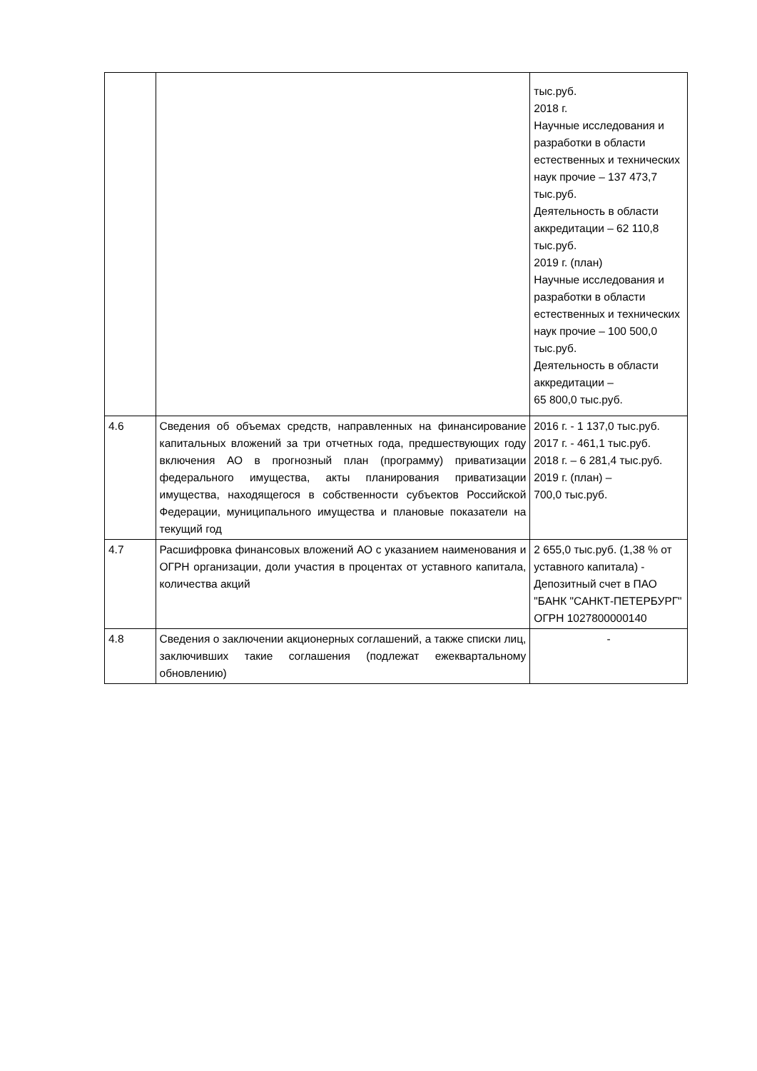| | | тыс.руб. 2018 г. Научные исследования и разработки в области естественных и технических наук прочие – 137 473,7 тыс.руб. Деятельность в области аккредитации – 62 110,8 тыс.руб. 2019 г. (план) Научные исследования и разработки в области естественных и технических наук прочие – 100 500,0 тыс.руб. Деятельность в области аккредитации – 65 800,0 тыс.руб. |
| 4.6 | Сведения об объемах средств, направленных на финансирование капитальных вложений за три отчетных года, предшествующих году включения АО в прогнозный план (программу) приватизации федерального имущества, акты планирования приватизации имущества, находящегося в собственности субъектов Российской Федерации, муниципального имущества и плановые показатели на текущий год | 2016 г. - 1 137,0 тыс.руб. 2017 г. - 461,1 тыс.руб. 2018 г. – 6 281,4 тыс.руб. 2019 г. (план) – 700,0 тыс.руб. |
| 4.7 | Расшифровка финансовых вложений АО с указанием наименования и ОГРН организации, доли участия в процентах от уставного капитала, количества акций | 2 655,0 тыс.руб. (1,38 % от уставного капитала) - Депозитный счет в ПАО "БАНК "САНКТ-ПЕТЕРБУРГ" ОГРН 1027800000140 |
| 4.8 | Сведения о заключении акционерных соглашений, а также списки лиц, заключивших такие соглашения (подлежат ежеквартальному обновлению) | - |